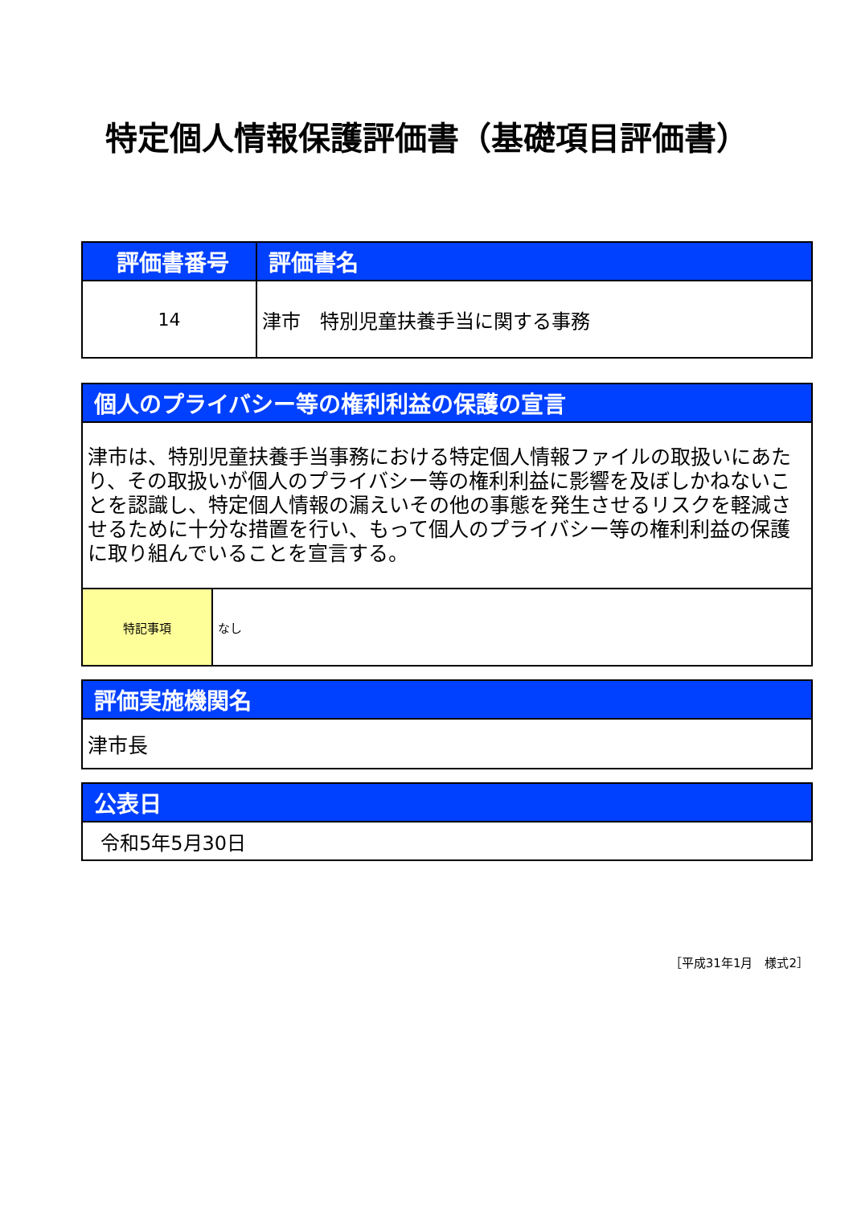特定個人情報保護評価書（基礎項目評価書）
| 評価書番号 | 評価書名 |
| --- | --- |
| 14 | 津市 特別児童扶養手当に関する事務 |
| 個人のプライバシー等の権利利益の保護の宣言 | |
| --- | --- |
| 津市は、特別児童扶養手当事務における特定個人情報ファイルの取扱いにあたり、その取扱いが個人のプライバシー等の権利利益に影響を及ぼしかねないことを認識し、特定個人情報の漏えいその他の事態を発生させるリスクを軽減させるために十分な措置を行い、もって個人のプライバシー等の権利利益の保護に取り組んでいることを宣言する。 | |
| 特記事項 | なし |
| 評価実施機関名 |
| --- |
| 津市長 |
| 公表日 |
| --- |
| 令和5年5月30日 |
［平成31年1月　様式2］